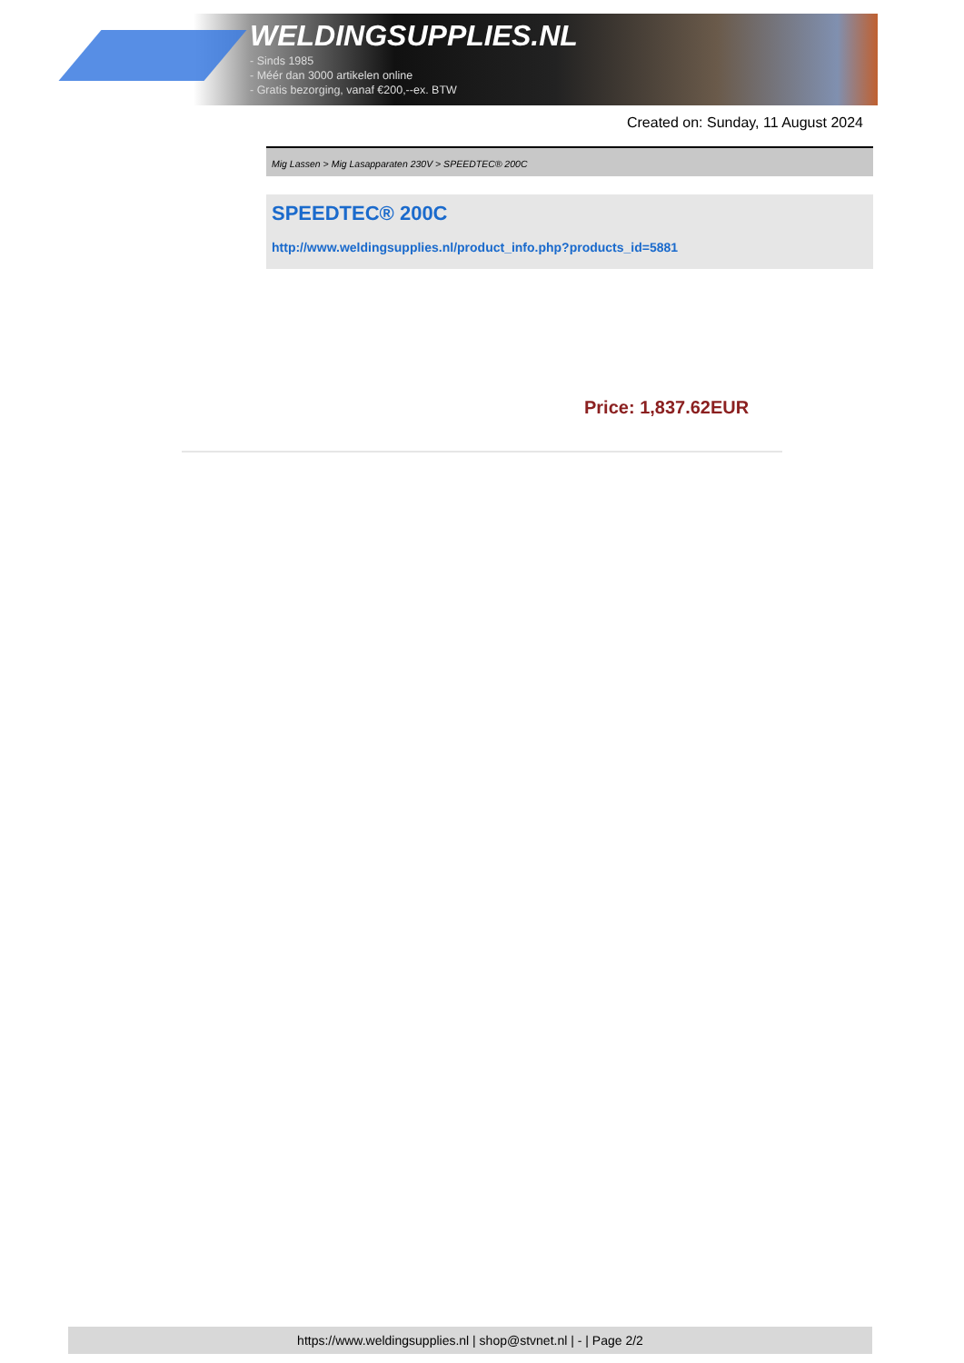WELDINGSUPPLIES.NL
- Sinds 1985
- Méér dan 3000 artikelen online
- Gratis bezorging, vanaf €200,--ex. BTW
Created on: Sunday, 11 August 2024
Mig Lassen > Mig Lasapparaten 230V > SPEEDTEC® 200C
SPEEDTEC® 200C
http://www.weldingsupplies.nl/product_info.php?products_id=5881
Price: 1,837.62EUR
https://www.weldingsupplies.nl | shop@stvnet.nl | - | Page 2/2